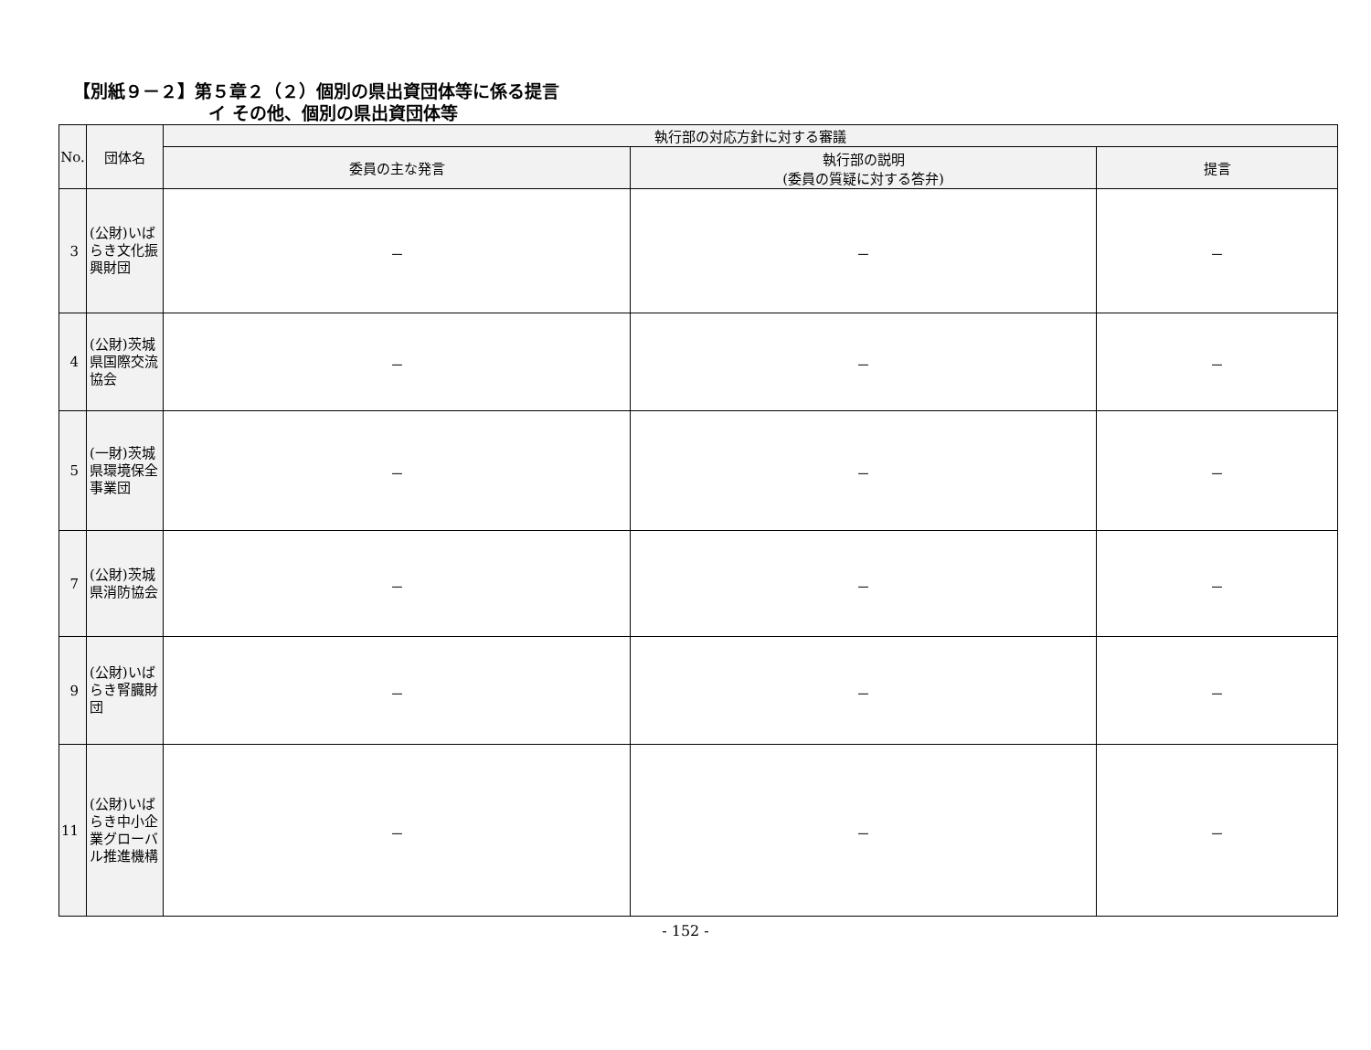【別紙９－２】第５章２（２）個別の県出資団体等に係る提言
イ その他、個別の県出資団体等
| No. | 団体名 | 執行部の対応方針に対する審議 | | |
| --- | --- | --- | --- | --- |
| | | 委員の主な発言 | 執行部の説明 (委員の質疑に対する答弁) | 提言 |
| 3 | (公財)いばらき文化振興財団 | － | － | － |
| 4 | (公財)茨城県国際交流協会 | － | － | － |
| 5 | (一財)茨城県環境保全事業団 | － | － | － |
| 7 | (公財)茨城県消防協会 | － | － | － |
| 9 | (公財)いばらき腎臓財団 | － | － | － |
| 11 | (公財)いばらき中小企業グローバル推進機構 | － | － | － |
- 152 -